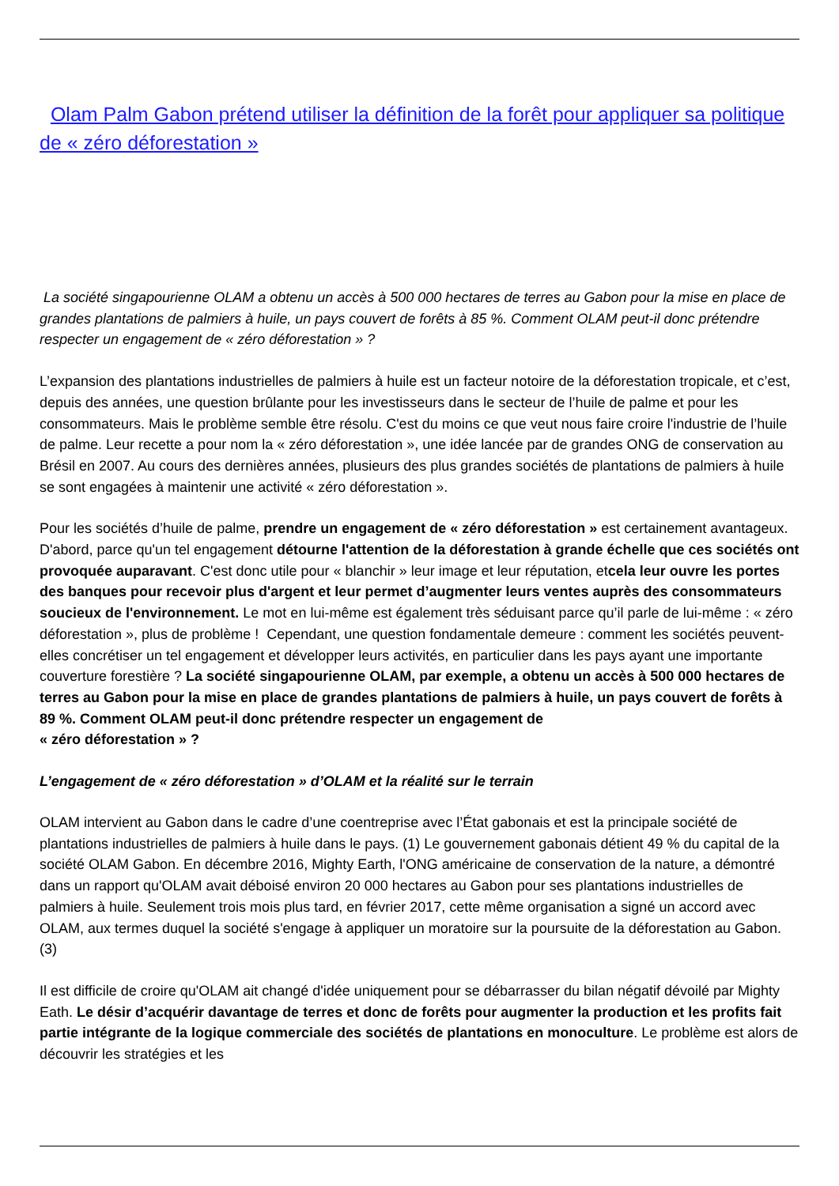Olam Palm Gabon prétend utiliser la définition de la forêt pour appliquer sa politique de « zéro déforestation »
La société singapourienne OLAM a obtenu un accès à 500 000 hectares de terres au Gabon pour la mise en place de grandes plantations de palmiers à huile, un pays couvert de forêts à 85 %. Comment OLAM peut-il donc prétendre respecter un engagement de « zéro déforestation » ?
L’expansion des plantations industrielles de palmiers à huile est un facteur notoire de la déforestation tropicale, et c’est, depuis des années, une question brûlante pour les investisseurs dans le secteur de l’huile de palme et pour les consommateurs. Mais le problème semble être résolu. C'est du moins ce que veut nous faire croire l'industrie de l’huile de palme. Leur recette a pour nom la « zéro déforestation », une idée lancée par de grandes ONG de conservation au Brésil en 2007. Au cours des dernières années, plusieurs des plus grandes sociétés de plantations de palmiers à huile se sont engagées à maintenir une activité « zéro déforestation ».
Pour les sociétés d’huile de palme, prendre un engagement de « zéro déforestation » est certainement avantageux. D'abord, parce qu'un tel engagement détourne l'attention de la déforestation à grande échelle que ces sociétés ont provoquée auparavant. C'est donc utile pour « blanchir » leur image et leur réputation, etcela leur ouvre les portes des banques pour recevoir plus d'argent et leur permet d’augmenter leurs ventes auprès des consommateurs soucieux de l'environnement. Le mot en lui-même est également très séduisant parce qu’il parle de lui-même : « zéro déforestation », plus de problème ! Cependant, une question fondamentale demeure : comment les sociétés peuvent-elles concrétiser un tel engagement et développer leurs activités, en particulier dans les pays ayant une importante couverture forestière ? La société singapourienne OLAM, par exemple, a obtenu un accès à 500 000 hectares de terres au Gabon pour la mise en place de grandes plantations de palmiers à huile, un pays couvert de forêts à 89 %. Comment OLAM peut-il donc prétendre respecter un engagement de
« zéro déforestation » ?
L’engagement de « zéro déforestation » d’OLAM et la réalité sur le terrain
OLAM intervient au Gabon dans le cadre d’une coentreprise avec l’État gabonais et est la principale société de plantations industrielles de palmiers à huile dans le pays. (1) Le gouvernement gabonais détient 49 % du capital de la société OLAM Gabon. En décembre 2016, Mighty Earth, l'ONG américaine de conservation de la nature, a démontré dans un rapport qu'OLAM avait déboisé environ 20 000 hectares au Gabon pour ses plantations industrielles de palmiers à huile. Seulement trois mois plus tard, en février 2017, cette même organisation a signé un accord avec OLAM, aux termes duquel la société s'engage à appliquer un moratoire sur la poursuite de la déforestation au Gabon. (3)
Il est difficile de croire qu'OLAM ait changé d'idée uniquement pour se débarrasser du bilan négatif dévoilé par Mighty Eath. Le désir d’acquérir davantage de terres et donc de forêts pour augmenter la production et les profits fait partie intégrante de la logique commerciale des sociétés de plantations en monoculture. Le problème est alors de découvrir les stratégies et les